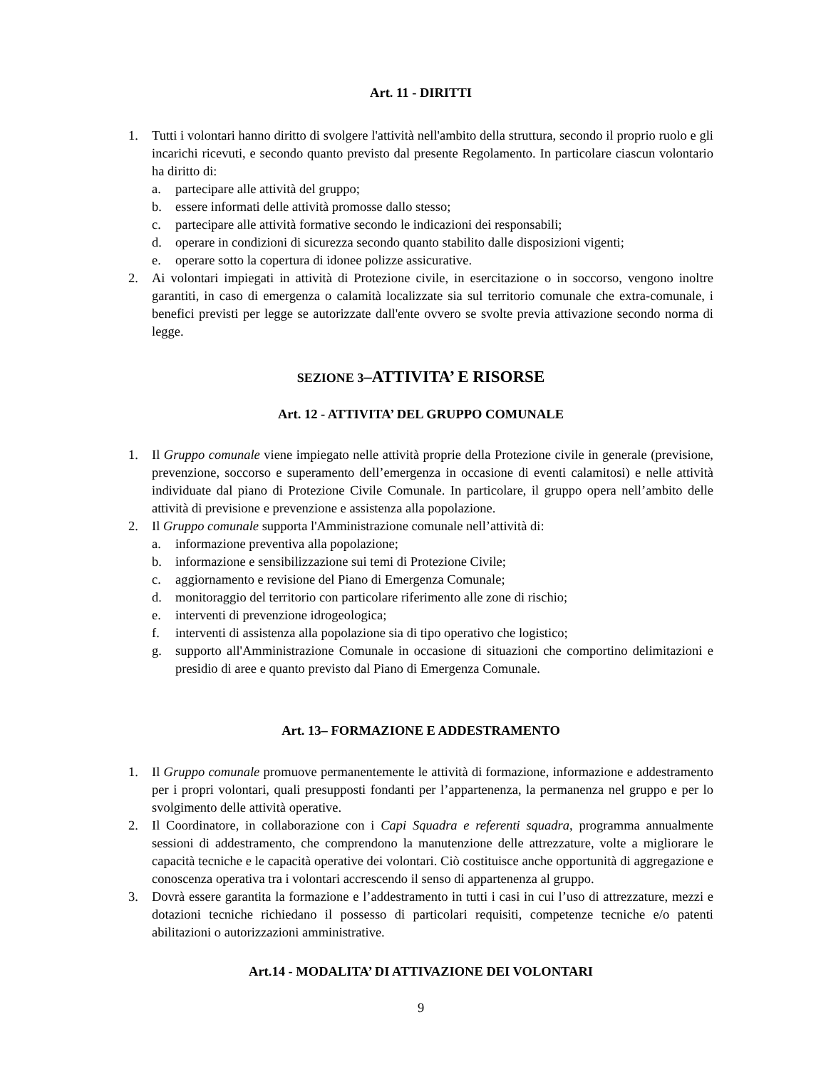Art. 11 - DIRITTI
1. Tutti i volontari hanno diritto di svolgere l'attività nell'ambito della struttura, secondo il proprio ruolo e gli incarichi ricevuti, e secondo quanto previsto dal presente Regolamento. In particolare ciascun volontario ha diritto di:
a. partecipare alle attività del gruppo;
b. essere informati delle attività promosse dallo stesso;
c. partecipare alle attività formative secondo le indicazioni dei responsabili;
d. operare in condizioni di sicurezza secondo quanto stabilito dalle disposizioni vigenti;
e. operare sotto la copertura di idonee polizze assicurative.
2. Ai volontari impiegati in attività di Protezione civile, in esercitazione o in soccorso, vengono inoltre garantiti, in caso di emergenza o calamità localizzate sia sul territorio comunale che extra-comunale, i benefici previsti per legge se autorizzate dall'ente ovvero se svolte previa attivazione secondo norma di legge.
SEZIONE 3–ATTIVITA’ E RISORSE
Art. 12 - ATTIVITA’ DEL GRUPPO COMUNALE
1. Il Gruppo comunale viene impiegato nelle attività proprie della Protezione civile in generale (previsione, prevenzione, soccorso e superamento dell’emergenza in occasione di eventi calamitosi) e nelle attività individuate dal piano di Protezione Civile Comunale. In particolare, il gruppo opera nell’ambito delle attività di previsione e prevenzione e assistenza alla popolazione.
2. Il Gruppo comunale supporta l'Amministrazione comunale nell’attività di:
a. informazione preventiva alla popolazione;
b. informazione e sensibilizzazione sui temi di Protezione Civile;
c. aggiornamento e revisione del Piano di Emergenza Comunale;
d. monitoraggio del territorio con particolare riferimento alle zone di rischio;
e. interventi di prevenzione idrogeologica;
f. interventi di assistenza alla popolazione sia di tipo operativo che logistico;
g. supporto all'Amministrazione Comunale in occasione di situazioni che comportino delimitazioni e presidio di aree e quanto previsto dal Piano di Emergenza Comunale.
Art. 13– FORMAZIONE E ADDESTRAMENTO
1. Il Gruppo comunale promuove permanentemente le attività di formazione, informazione e addestramento per i propri volontari, quali presupposti fondanti per l’appartenenza, la permanenza nel gruppo e per lo svolgimento delle attività operative.
2. Il Coordinatore, in collaborazione con i Capi Squadra e referenti squadra, programma annualmente sessioni di addestramento, che comprendono la manutenzione delle attrezzature, volte a migliorare le capacità tecniche e le capacità operative dei volontari. Ciò costituisce anche opportunità di aggregazione e conoscenza operativa tra i volontari accrescendo il senso di appartenenza al gruppo.
3. Dovrà essere garantita la formazione e l’addestramento in tutti i casi in cui l’uso di attrezzature, mezzi e dotazioni tecniche richiedano il possesso di particolari requisiti, competenze tecniche e/o patenti abilitazioni o autorizzazioni amministrative.
Art.14 - MODALITA’ DI ATTIVAZIONE DEI VOLONTARI
9